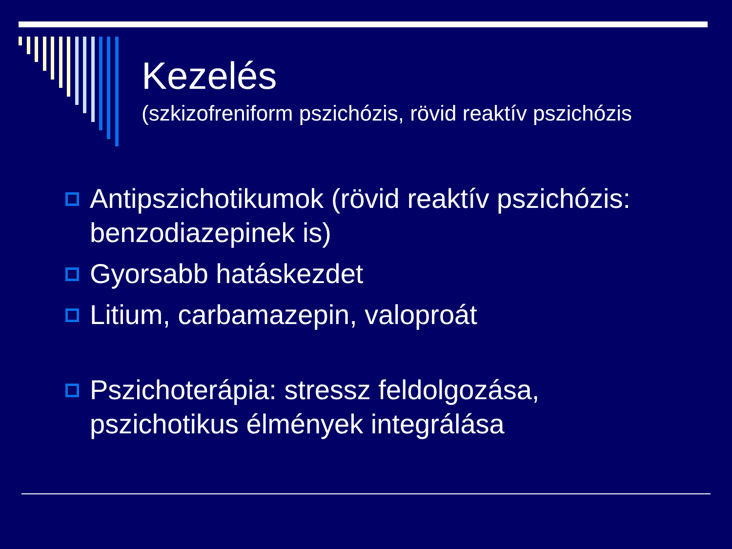Kezelés
(szkizofreniform pszichózis, rövid reaktív pszichózis
Antipszichotikumok (rövid reaktív pszichózis: benzodiazepinek is)
Gyorsabb hatáskezdet
Litium, carbamazepin, valoproát
Pszichoterápia: stressz feldolgozása, pszichotikus élmények integrálása